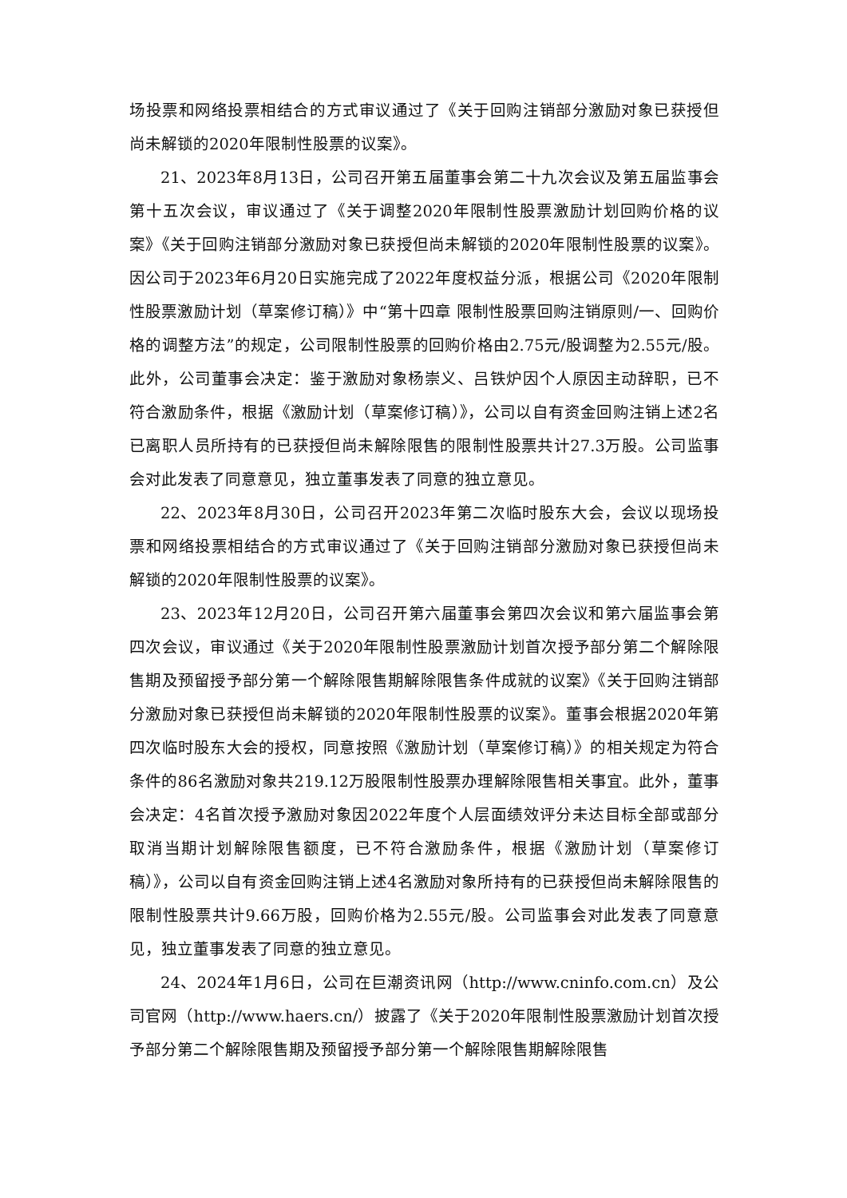场投票和网络投票相结合的方式审议通过了《关于回购注销部分激励对象已获授但尚未解锁的2020年限制性股票的议案》。
21、2023年8月13日，公司召开第五届董事会第二十九次会议及第五届监事会第十五次会议，审议通过了《关于调整2020年限制性股票激励计划回购价格的议案》《关于回购注销部分激励对象已获授但尚未解锁的2020年限制性股票的议案》。因公司于2023年6月20日实施完成了2022年度权益分派，根据公司《2020年限制性股票激励计划（草案修订稿）》中“第十四章 限制性股票回购注销原则/一、回购价格的调整方法”的规定，公司限制性股票的回购价格由2.75元/股调整为2.55元/股。此外，公司董事会决定：鉴于激励对象杨崇义、吕铁炉因个人原因主动辞职，已不符合激励条件，根据《激励计划（草案修订稿）》，公司以自有资金回购注销上述2名已离职人员所持有的已获授但尚未解除限售的限制性股票共计27.3万股。公司监事会对此发表了同意意见，独立董事发表了同意的独立意见。
22、2023年8月30日，公司召开2023年第二次临时股东大会，会议以现场投票和网络投票相结合的方式审议通过了《关于回购注销部分激励对象已获授但尚未解锁的2020年限制性股票的议案》。
23、2023年12月20日，公司召开第六届董事会第四次会议和第六届监事会第四次会议，审议通过《关于2020年限制性股票激励计划首次授予部分第二个解除限售期及预留授予部分第一个解除限售期解除限售条件成就的议案》《关于回购注销部分激励对象已获授但尚未解锁的2020年限制性股票的议案》。董事会根据2020年第四次临时股东大会的授权，同意按照《激励计划（草案修订稿）》的相关规定为符合条件的86名激励对象共219.12万股限制性股票办理解除限售相关事宜。此外，董事会决定：4名首次授予激励对象因2022年度个人层面绩效评分未达目标全部或部分取消当期计划解除限售额度，已不符合激励条件，根据《激励计划（草案修订稿）》，公司以自有资金回购注销上述4名激励对象所持有的已获授但尚未解除限售的限制性股票共计9.66万股，回购价格为2.55元/股。公司监事会对此发表了同意意见，独立董事发表了同意的独立意见。
24、2024年1月6日，公司在巨潮资讯网（http://www.cninfo.com.cn）及公司官网（http://www.haers.cn/）披露了《关于2020年限制性股票激励计划首次授予部分第二个解除限售期及预留授予部分第一个解除限售期解除限售